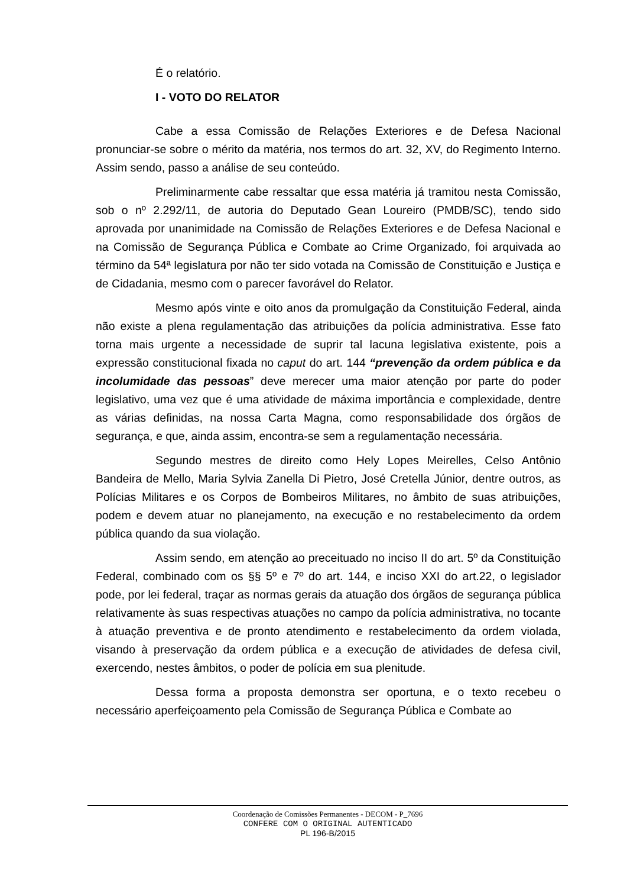É o relatório.
I - VOTO DO RELATOR
Cabe a essa Comissão de Relações Exteriores e de Defesa Nacional pronunciar-se sobre o mérito da matéria, nos termos do art. 32, XV, do Regimento Interno. Assim sendo, passo a análise de seu conteúdo.
Preliminarmente cabe ressaltar que essa matéria já tramitou nesta Comissão, sob o nº 2.292/11, de autoria do Deputado Gean Loureiro (PMDB/SC), tendo sido aprovada por unanimidade na Comissão de Relações Exteriores e de Defesa Nacional e na Comissão de Segurança Pública e Combate ao Crime Organizado, foi arquivada ao término da 54ª legislatura por não ter sido votada na Comissão de Constituição e Justiça e de Cidadania, mesmo com o parecer favorável do Relator.
Mesmo após vinte e oito anos da promulgação da Constituição Federal, ainda não existe a plena regulamentação das atribuições da polícia administrativa. Esse fato torna mais urgente a necessidade de suprir tal lacuna legislativa existente, pois a expressão constitucional fixada no caput do art. 144 “prevenção da ordem pública e da incolumidade das pessoas” deve merecer uma maior atenção por parte do poder legislativo, uma vez que é uma atividade de máxima importância e complexidade, dentre as várias definidas, na nossa Carta Magna, como responsabilidade dos órgãos de segurança, e que, ainda assim, encontra-se sem a regulamentação necessária.
Segundo mestres de direito como Hely Lopes Meirelles, Celso Antônio Bandeira de Mello, Maria Sylvia Zanella Di Pietro, José Cretella Júnior, dentre outros, as Polícias Militares e os Corpos de Bombeiros Militares, no âmbito de suas atribuições, podem e devem atuar no planejamento, na execução e no restabelecimento da ordem pública quando da sua violação.
Assim sendo, em atenção ao preceituado no inciso II do art. 5º da Constituição Federal, combinado com os §§ 5º e 7º do art. 144, e inciso XXI do art.22, o legislador pode, por lei federal, traçar as normas gerais da atuação dos órgãos de segurança pública relativamente às suas respectivas atuações no campo da polícia administrativa, no tocante à atuação preventiva e de pronto atendimento e restabelecimento da ordem violada, visando à preservação da ordem pública e a execução de atividades de defesa civil, exercendo, nestes âmbitos, o poder de polícia em sua plenitude.
Dessa forma a proposta demonstra ser oportuna, e o texto recebeu o necessário aperfeiçoamento pela Comissão de Segurança Pública e Combate ao
Coordenação de Comissões Permanentes - DECOM - P_7696
CONFERE COM O ORIGINAL AUTENTICADO
PL 196-B/2015